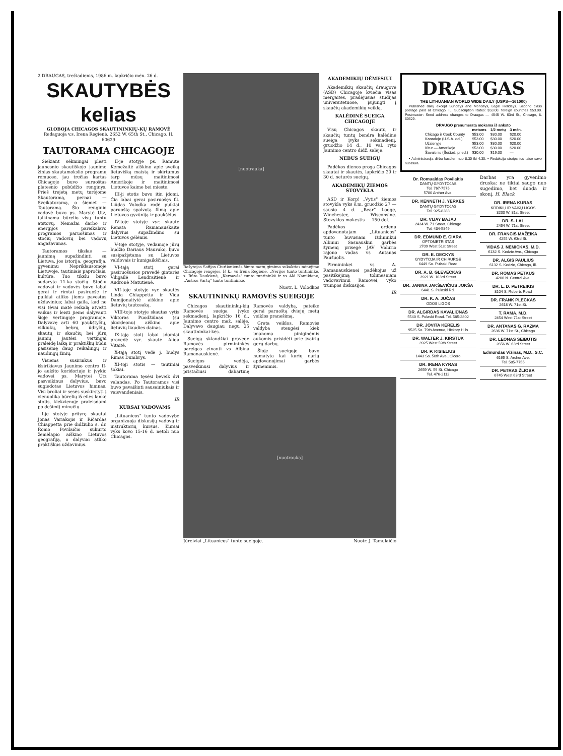2 DRAUGAS, trečiadienis, 1986 m. lapkričio mėn. 26 d.
SKAUTYBĖS kelias
GLOBOJA CHICAGOS SKAUTININKIŲ-KŲ RAMOVĖ
Redaguoja v.s. Irena Regienė, 2652 W. 65th St., Chicago, IL 60629
TAUTORAMA CHICAGOJE
Siekiant sėkmingai plėsti jaunesnio skautiškojo jaunimo žinias skautamokslio programų rėmuose, jau trečias kartas Chicagoje buvo suruoštas platesnio pobūdžio renginys. Prieš trejetą metų turėjome Skautoramą, pernai — Sveikatoramą, o šiemet — Tautoramą. Šio renginio vadovė buvo ps. Marytė Utz, talkinama būrelio visų tuntų atstovų. Nemažai darbo ir energijos pareikalavo programos paruošimas ir stočių vadovių bei vadovų angažavimas.
Tautoramos tikslas — jaunimą supažindinti su Lietuva, jos istorija, geografija, gyvenimu Nepriklausomoje Lietuvoje, tautiniais papročiais, kultūra. Tuo tikslu buvo sudaryta 11-ka stočių. Stočių vadovai ir vadovės buvo labai gerai ir rimtai pasiruošę ir puikiai atliko jiems pavestus uždavinius; labai gaila, kad ne visi tėvai matė reikalą atvežti vaikus ir leisti jiems dalyvauti šioje vertingoje programoje. Dalyvavę arti 60 paukštyčių, vilkiukų, bebrų, ūdryčių, skautų ir skaučių bei jūrų jaunių jautėsi vertingai praleidę laiką ir praktiškų būdu pasisėmę daug reikalingų ir naudingų žinių.
Visiems susirinkus ir išsirikiavus Jaunimo centro II-jo aukšto koridoriuje ir įvykio vadovei ps. Marytei Utz pasveikinus dalyvius, buvo sugiedotas Lietuvos himnas. Visi broliai ir sesės suskirstyti į vienuolika būrelių iš eilės lankė stotis, kiekvienoje praleisdami po dešimtį minučių.
I-je stotyje prityrę skautai Jonas Variakojis ir Ričardas Chiappetta prie didžiulio s. dr. Romo Povilaičio sukurto žemėlapio aiškino Lietuvos geografiją, o dalyviai atliko praktiškus uždavinius.
II-je stotyje ps. Ramutė Kemežaitė aiškino apie sveiką lietuvišką maistą ir skirtumus tarp mūsų maitinimosi Amerikoje ir maitinimosi Lietuvos kaime bei mieste.
III-ji stotis buvo itin įdomi. Čia labai gerai pasiruošęs fil. Liūdas Volodka rodė puikiai paruoštą spalvotą filmą apie Lietuvos gyvūniją ir paukščius.
IV-toje stotyje vyr. skautė Renata Ramanauskaitė dalyvius supažindino su Lietuvos gėlėmis.
V-toje stotyje, vedamoje jūrų budžio Dariaus Mauruko, buvo susipažįstama su Lietuvos valdovais ir kunigaikščiais.
VI-tąją stotį gerai pasiruošusios pravedė gintarės Viligailė Lendraitienė ir Audronė Matutienė.
VII-toje stotyje vyr. skautės Linda Chiappetta ir Vida Damijonaitytė aiškino apie lietuvių tautosaką.
VIII-toje stotyje skautas vytis Viktoras Puodžiūnas (su akordeonu) aiškino apie lietuvių liaudies dainas.
IX-tąją stotį labai įdomiai pravedė vyr. skautė Alida Vitaitė.
X-tąją stotį vedė j. budys Rimas Dumbrys.
XI-toji stotis — tautiniai šokiai.
Tautorama tęsėsi beveik dvi valandas. Po Tautoramos visi buvo pavaišinti sausainiukais ir vaisvandeniais.
IR
KURSAI VADOVAMS
„Lituanicos" tunto vadovybė organizuoja diskusijų vadovų ir instruktorių kursus. Kursai vyks kovo 15-16 d. netoli nuo Chicagos.
[nuotrauka]
Rašytojos Sofijos Čiurlionienės šimto metų gimimo sukakties minėjimo Chicagoje rengėjos. Iš k.: vs Irena Regienė, „Nerijos tunto tuntininkė, s. Rūta Daukienė, „Kernavės" tunto tuntininkė ir vs Alė Namikienė, „Aušros Vartų" tunto tuntininkė.
Nuotr. L. Volodkos
SKAUTININKŲ RAMOVĖS SUEIGOJE
Chicagos skautininkų-kių Ramovės sueiga įvyko sekmadienį, lapkričio 16 d., Jaunimo centro maž. salėje. Dalyvavo daugiau negu 25 skautininkai-kės.
Sueigą sklandžiai pravedė Ramovės pirmininkės pareigas einanti vs Albina Ramanauskienė.
Sueigos vedėja, pasveikinusi dalyvius ir pristačiusi dabartinę Ramovės valdybą, pateikė gerai paruoštą dviejų metų veiklos pranešimą.
Greta veiklos, Ramovės valdyba stengėsi kiek įmanoma piniginėmis aukomis prisidėti prie įvairių gerų darbų.
Šioje sueigoje buvo numatyta kai kurių narių apdovanojimai garbės žymenimis.
AKADEMIKIŲ DĖMESIUI
Akademikių skaučių draugovė (ASD) Chicagoje kviečia visas mergaites, pradėjusias studijas universitetuose, įsijungti į skaučių akademikių veiklą.
KALĖDINĖ SUEIGA CHICAGOJE
Visų Chicagos skautų ir skaučių tuntų bendra kalėdinė sueiga įvyks sekmadienį, gruodžio 14 d., 10 val. ryto Jaunimo centro didž. salėje.
NEBUS SUEIGŲ
Padėkos dienos proga Chicagos skautai ir skautės, lapkričio 29 ir 30 d. neturės sueigų.
AKADEMIKŲ ŽIEMOS STOVYKLA
ASD ir Korp! „Vytis" žiemos stovykla vyks š.m. gruodžio 27 — sausio 4 d. „Bear" Lodge, Winchester, Wisconsine. Stovyklos mokestis — 150 dol.
Padėkos ordenu apdovanotajam „Lituanicos" tunto buvusiam iždininkui Albinui Sasnauskui garbės žymenį prisegė JAV Vidurio rajono vadas vs Antanas Paužuolis.
Pirmininkei vs A. Ramanauskienei padėkojus už pasitikėjimą tolimesniam vadovavimui Ramovei, vyko trumpos diskusijos.
IR
[nuotrauka]
Jūreiviai „Lituanicos" tunto sueigoje. Nuotr. J. Tamulaičio
DRAUGAS
THE LITHUANIAN WORLD WIDE DAILY (USPS—161000)
Published daily except Sundays and Mondays, Legal Holidays. Second class postage paid at Chicago, IL. Subscription Rates: $53.00. foreign countries $53.00. Postmaster: Send address changes to Draugas — 4545 W. 63rd St., Chicago, IL 60629.
| DRAUGO prenumerata mokama iš anksto | | | |
| --- | --- | --- | --- |
| | metams | 1/2 metų | 3 mėn. |
| Chicago ir Cook County | $53.00 | $30.00 | $20.00 |
| Kanadoje (U.S.A. dol.) | $53.00 | $30.00 | $20.00 |
| Užsienyje | $53.00 | $30.00 | $20.00 |
| Kitur — Amerikoje | $53.00 | $30.00 | $20.00 |
| Šavaitinis (Šeštad. pried.) | $30.00 | $19.00 | — |
• Administracija dirba kasdien nuo 8:30 iki 4:30. • Redakcija straipsnius taiso savo nuožiūra.
Dr. Romualdas Povilaitis
DANTŲ GYDYTOJAS
Tel. 767-7575
5780 Archer Ave.
DR. KENNETH J. YERKES
DANTŲ GYDYTOJAS
Tel. 925-8288
DR. VIJAY BAJAJ
2434 W. 71 Street, Chicago
Tel. 434-5849
DR. EDMUND E. CIARA
OPTOMETRISTAS
2709 West 51st Street
DR. E. DECKYS
GYDYTOJA IR CHIRURGĖ
6449 So. Pulaski Road
DR. A. B. GLEVECKAS
3921 W. 103rd Street
DR. JANINA JAKŠEVIČIUS JOKŠA
6441 S. Pulaski Rd.
DR. K. A. JUČAS
ODOS LIGOS
DR. ALGIRDAS KAVALIŪNAS
5540 S. Pulaski Road. Tel. 585-2802
DR. JOVITA KERELIS
9525 So. 79th Avenue, Hickory Hills
DR. WALTER J. KIRSTUK
3925 West 59th Street
DR. P. KISIELIUS
1443 So. 50th Ave., Cicero
DR. IRENA KYRAS
2659 W. 59 St. Chicago
Tel. 476-2112
Darbas yra gyvenimo druska: ne tiktai saugo nuo sugedimo, bet duoda ir skonį. H. Black
DR. IRENA KURAS
KŪDIKIŲ IR VAIKŲ LIGOS
3200 W. 81st Street
DR. S. LAL
2454 W. 71st Street
DR. FRANCIS MAŽEIKA
4255 W. 63rd St.
VIDAS J. NEMICKAS, M.D.
6132 S. Kedzie Ave., Chicago
DR. ALGIS PAULIUS
6132 S. Kedzie, Chicago, Ill.
DR. ROMAS PETKUS
4200 N. Central Ave.
DR. L. D. PETREIKIS
8104 S. Roberts Road
DR. FRANK PLECKAS
2618 W. 71st St.
T. RAMA, M.D.
2454 West 71st Street
DR. ANTANAS G. RAZMA
2636 W. 71st St., Chicago
DR. LEONAS SEIBUTIS
2656 W. 63rd Street
Edmundas Vižinas, M.D., S.C.
6165 S. Archer Ave.
Tel. 585-7755
DR. PETRAS ŽLIOBA
6745 West 63rd Street